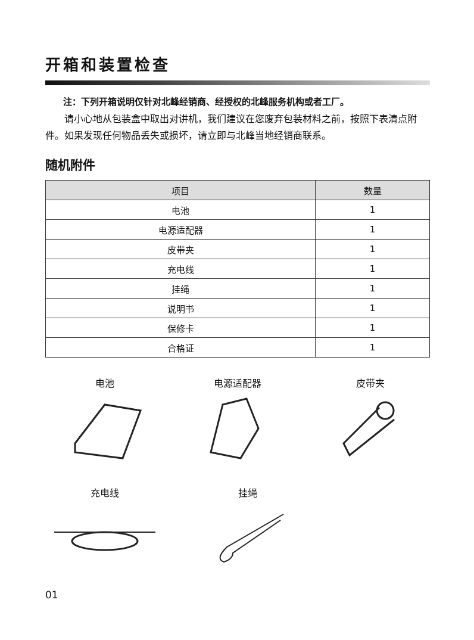开箱和装置检查
注：下列开箱说明仅针对北峰经销商、经授权的北峰服务机构或者工厂。
请小心地从包装盒中取出对讲机，我们建议在您废弃包装材料之前，按照下表清点附件。如果发现任何物品丢失或损坏，请立即与北峰当地经销商联系。
随机附件
| 项目 | 数量 |
| --- | --- |
| 电池 | 1 |
| 电源适配器 | 1 |
| 皮带夹 | 1 |
| 充电线 | 1 |
| 挂绳 | 1 |
| 说明书 | 1 |
| 保修卡 | 1 |
| 合格证 | 1 |
电池 电源适配器 皮带夹
充电线 挂绳
01